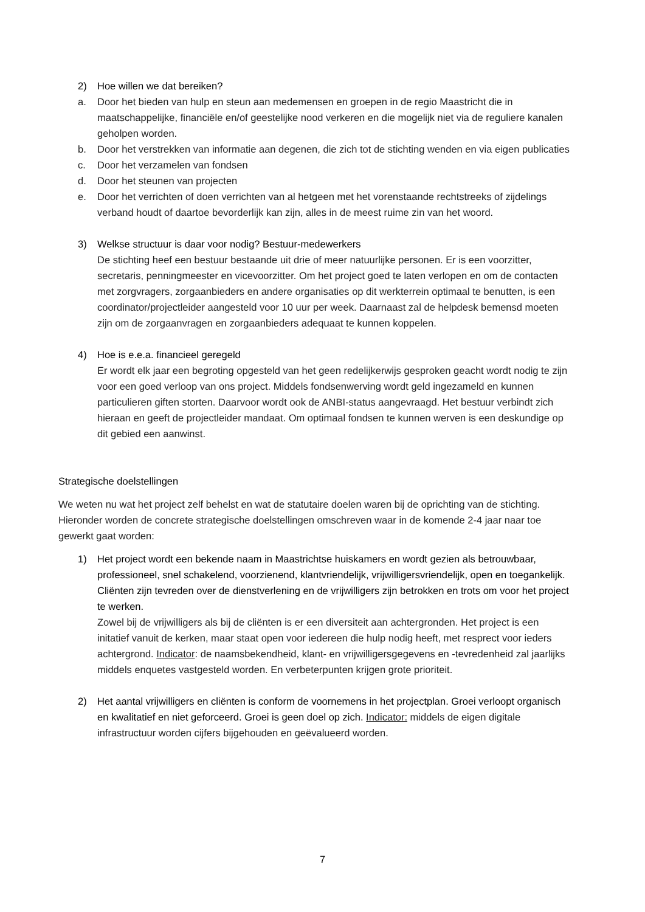2) Hoe willen we dat bereiken?
a. Door het bieden van hulp en steun aan medemensen en groepen in de regio Maastricht die in maatschappelijke, financiële en/of geestelijke nood verkeren en die mogelijk niet via de reguliere kanalen geholpen worden.
b. Door het verstrekken van informatie aan degenen, die zich tot de stichting wenden en via eigen publicaties
c. Door het verzamelen van fondsen
d. Door het steunen van projecten
e. Door het verrichten of doen verrichten van al hetgeen met het vorenstaande rechtstreeks of zijdelings verband houdt of daartoe bevorderlijk kan zijn, alles in de meest ruime zin van het woord.
3) Welkse structuur is daar voor nodig? Bestuur-medewerkers
De stichting heef een bestuur bestaande uit drie of meer natuurlijke personen. Er is een voorzitter, secretaris, penningmeester en vicevoorzitter. Om het project goed te laten verlopen en om de contacten met zorgvragers, zorgaanbieders en andere organisaties op dit werkterrein optimaal te benutten, is een coordinator/projectleider aangesteld voor 10 uur per week. Daarnaast zal de helpdesk bemensd moeten zijn om de zorgaanvragen en zorgaanbieders adequaat te kunnen koppelen.
4) Hoe is e.e.a. financieel geregeld
Er wordt elk jaar een begroting opgesteld van het geen redelijkerwijs gesproken geacht wordt nodig te zijn voor een goed verloop van ons project. Middels fondsenwerving wordt geld ingezameld en kunnen particulieren giften storten. Daarvoor wordt ook de ANBI-status aangevraagd. Het bestuur verbindt zich hieraan en geeft de projectleider mandaat. Om optimaal fondsen te kunnen werven is een deskundige op dit gebied een aanwinst.
Strategische doelstellingen
We weten nu wat het project zelf behelst en wat de statutaire doelen waren bij de oprichting van de stichting. Hieronder worden de concrete strategische doelstellingen omschreven waar in de komende 2-4 jaar naar toe gewerkt gaat worden:
1) Het project wordt een bekende naam in Maastrichtse huiskamers en wordt gezien als betrouwbaar, professioneel, snel schakelend, voorzienend, klantvriendelijk, vrijwilligersvriendelijk, open en toegankelijk. Cliënten zijn tevreden over de dienstverlening en de vrijwilligers zijn betrokken en trots om voor het project te werken.
Zowel bij de vrijwilligers als bij de cliënten is er een diversiteit aan achtergronden. Het project is een initatief vanuit de kerken, maar staat open voor iedereen die hulp nodig heeft, met resprect voor ieders achtergrond. Indicator: de naamsbekendheid, klant- en vrijwilligersgegevens en -tevredenheid zal jaarlijks middels enquetes vastgesteld worden. En verbeterpunten krijgen grote prioriteit.
2) Het aantal vrijwilligers en cliënten is conform de voornemens in het projectplan. Groei verloopt organisch en kwalitatief en niet geforceerd. Groei is geen doel op zich. Indicator: middels de eigen digitale infrastructuur worden cijfers bijgehouden en geëvalueerd worden.
7